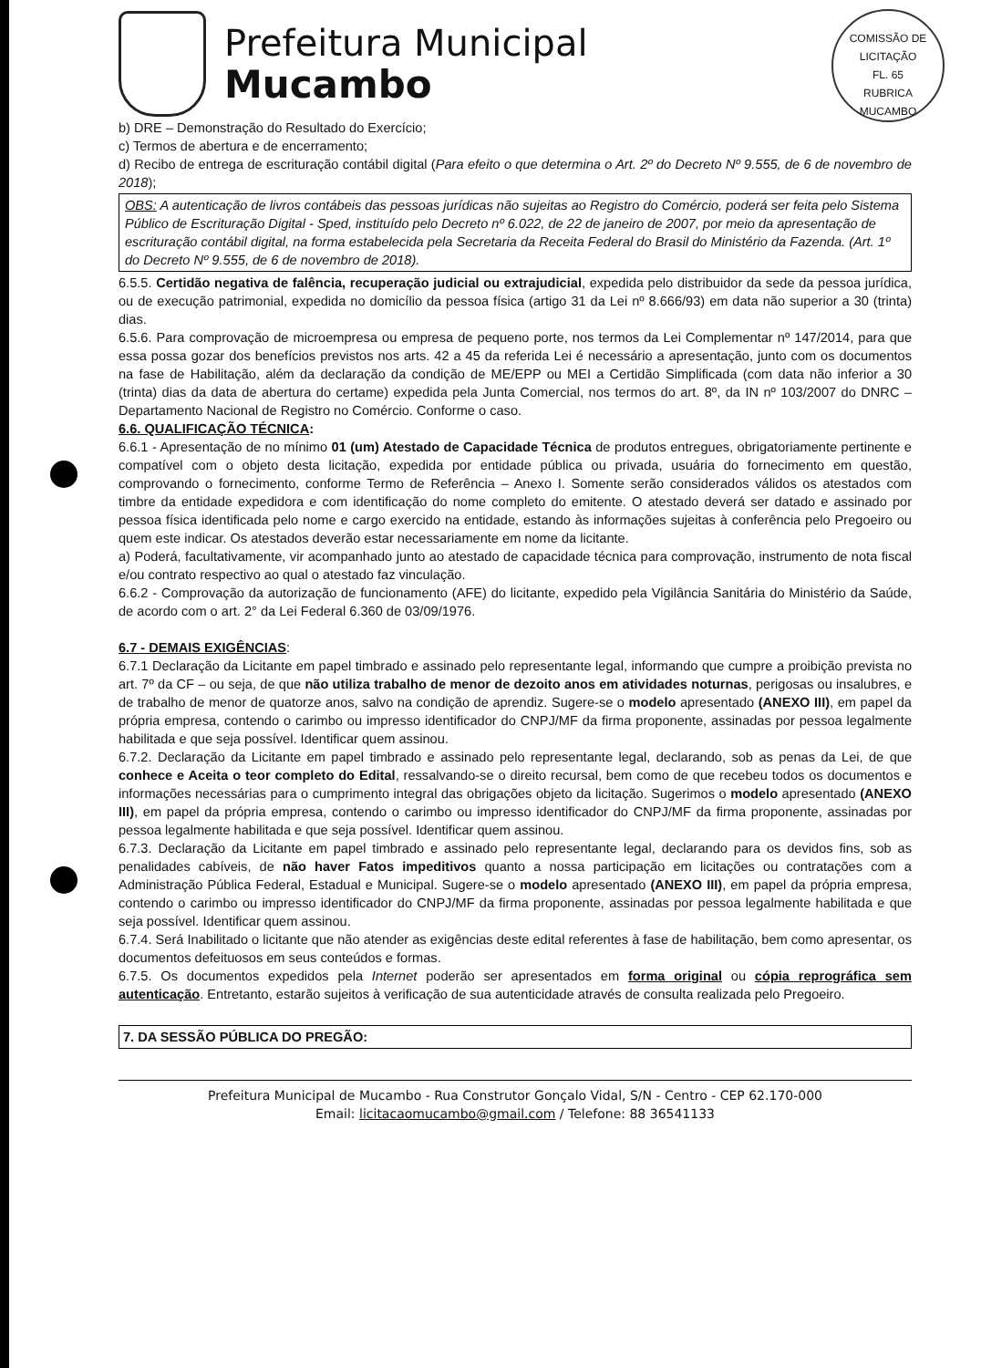COMISSÃO DE LICITAÇÃO
FL. 65
RUBRICA
MUCAMBO
Prefeitura Municipal
Mucambo
b) DRE – Demonstração do Resultado do Exercício;
c) Termos de abertura e de encerramento;
d) Recibo de entrega de escrituração contábil digital (Para efeito o que determina o Art. 2º do Decreto Nº 9.555, de 6 de novembro de 2018);
OBS: A autenticação de livros contábeis das pessoas jurídicas não sujeitas ao Registro do Comércio, poderá ser feita pelo Sistema Público de Escrituração Digital - Sped, instituído pelo Decreto nº 6.022, de 22 de janeiro de 2007, por meio da apresentação de escrituração contábil digital, na forma estabelecida pela Secretaria da Receita Federal do Brasil do Ministério da Fazenda. (Art. 1º do Decreto Nº 9.555, de 6 de novembro de 2018).
6.5.5. Certidão negativa de falência, recuperação judicial ou extrajudicial, expedida pelo distribuidor da sede da pessoa jurídica, ou de execução patrimonial, expedida no domicílio da pessoa física (artigo 31 da Lei nº 8.666/93) em data não superior a 30 (trinta) dias.
6.5.6. Para comprovação de microempresa ou empresa de pequeno porte, nos termos da Lei Complementar nº 147/2014, para que essa possa gozar dos benefícios previstos nos arts. 42 a 45 da referida Lei é necessário a apresentação, junto com os documentos na fase de Habilitação, além da declaração da condição de ME/EPP ou MEI a Certidão Simplificada (com data não inferior a 30 (trinta) dias da data de abertura do certame) expedida pela Junta Comercial, nos termos do art. 8º, da IN nº 103/2007 do DNRC – Departamento Nacional de Registro no Comércio. Conforme o caso.
6.6. QUALIFICAÇÃO TÉCNICA:
6.6.1 - Apresentação de no mínimo 01 (um) Atestado de Capacidade Técnica de produtos entregues, obrigatoriamente pertinente e compatível com o objeto desta licitação, expedida por entidade pública ou privada, usuária do fornecimento em questão, comprovando o fornecimento, conforme Termo de Referência – Anexo I. Somente serão considerados válidos os atestados com timbre da entidade expedidora e com identificação do nome completo do emitente. O atestado deverá ser datado e assinado por pessoa física identificada pelo nome e cargo exercido na entidade, estando às informações sujeitas à conferência pelo Pregoeiro ou quem este indicar. Os atestados deverão estar necessariamente em nome da licitante.
a) Poderá, facultativamente, vir acompanhado junto ao atestado de capacidade técnica para comprovação, instrumento de nota fiscal e/ou contrato respectivo ao qual o atestado faz vinculação.
6.6.2 - Comprovação da autorização de funcionamento (AFE) do licitante, expedido pela Vigilância Sanitária do Ministério da Saúde, de acordo com o art. 2° da Lei Federal 6.360 de 03/09/1976.
6.7 - DEMAIS EXIGÊNCIAS:
6.7.1 Declaração da Licitante em papel timbrado e assinado pelo representante legal, informando que cumpre a proibição prevista no art. 7º da CF – ou seja, de que não utiliza trabalho de menor de dezoito anos em atividades noturnas, perigosas ou insalubres, e de trabalho de menor de quatorze anos, salvo na condição de aprendiz. Sugere-se o modelo apresentado (ANEXO III), em papel da própria empresa, contendo o carimbo ou impresso identificador do CNPJ/MF da firma proponente, assinadas por pessoa legalmente habilitada e que seja possível. Identificar quem assinou.
6.7.2. Declaração da Licitante em papel timbrado e assinado pelo representante legal, declarando, sob as penas da Lei, de que conhece e Aceita o teor completo do Edital, ressalvando-se o direito recursal, bem como de que recebeu todos os documentos e informações necessárias para o cumprimento integral das obrigações objeto da licitação. Sugerimos o modelo apresentado (ANEXO III), em papel da própria empresa, contendo o carimbo ou impresso identificador do CNPJ/MF da firma proponente, assinadas por pessoa legalmente habilitada e que seja possível. Identificar quem assinou.
6.7.3. Declaração da Licitante em papel timbrado e assinado pelo representante legal, declarando para os devidos fins, sob as penalidades cabíveis, de não haver Fatos impeditivos quanto a nossa participação em licitações ou contratações com a Administração Pública Federal, Estadual e Municipal. Sugere-se o modelo apresentado (ANEXO III), em papel da própria empresa, contendo o carimbo ou impresso identificador do CNPJ/MF da firma proponente, assinadas por pessoa legalmente habilitada e que seja possível. Identificar quem assinou.
6.7.4. Será Inabilitado o licitante que não atender as exigências deste edital referentes à fase de habilitação, bem como apresentar, os documentos defeituosos em seus conteúdos e formas.
6.7.5. Os documentos expedidos pela Internet poderão ser apresentados em forma original ou cópia reprográfica sem autenticação. Entretanto, estarão sujeitos à verificação de sua autenticidade através de consulta realizada pelo Pregoeiro.
7. DA SESSÃO PÚBLICA DO PREGÃO:
Prefeitura Municipal de Mucambo - Rua Construtor Gonçalo Vidal, S/N - Centro - CEP 62.170-000
Email: licitacaomucambo@gmail.com / Telefone: 88 36541133